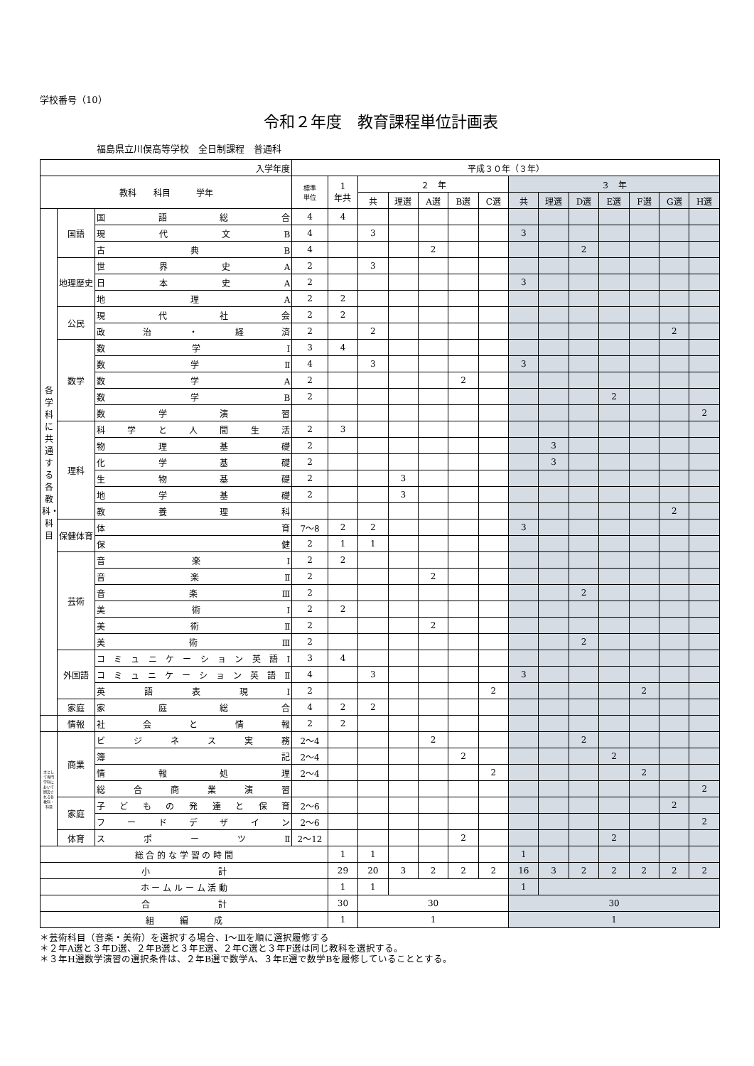学校番号（10）
令和２年度　教育課程単位計画表
福島県立川俣高等学校　全日制課程　普通科
| 入学年度 | | | 平成３０年（３年） | | | | | | | | | | | | | |
| --- | --- | --- | --- | --- | --- | --- | --- | --- | --- | --- | --- | --- | --- | --- | --- | --- |
| 教科 科目 学年 | | | 標準 単位 | 1 年共 | ２ 年 | | | | | ３ 年 | | | | | | |
| | | | | | 共 | 理選 | A選 | B選 | C選 | 共 | 理選 | D選 | E選 | F選 | G選 | H選 |
| 各学科に共通する各教科・科目 | 国語 | 国語総合 | 4 | 4 | | | | | | | | | | | | |
| | | 現代文B | 4 | | 3 | | | | | 3 | | | | | | |
| | | 古典B | 4 | | | | 2 | | | | | 2 | | | | |
| | 地理歴史 | 世界史A | 2 | | 3 | | | | | | | | | | | |
| | | 日本史A | 2 | | | | | | | 3 | | | | | | |
| | | 地理A | 2 | 2 | | | | | | | | | | | | |
| | 公民 | 現代社会 | 2 | 2 | | | | | | | | | | | | |
| | | 政治・経済 | 2 | | 2 | | | | | | | | | | 2 | |
| | 数学 | 数学Ⅰ | 3 | 4 | | | | | | | | | | | | |
| | | 数学Ⅱ | 4 | | 3 | | | | | 3 | | | | | | |
| | | 数学A | 2 | | | | | 2 | | | | | | | | |
| | | 数学B | 2 | | | | | | | | | | 2 | | | |
| | | 数学演習 | | | | | | | | | | | | | | 2 |
| | 理科 | 科学と人間生活 | 2 | 3 | | | | | | | | | | | | |
| | | 物理基礎 | 2 | | | | | | | | 3 | | | | | |
| | | 化学基礎 | 2 | | | | | | | | 3 | | | | | |
| | | 生物基礎 | 2 | | | 3 | | | | | | | | | | |
| | | 地学基礎 | 2 | | | 3 | | | | | | | | | | |
| | | 教養理科 | | | | | | | | | | | | | 2 | |
| | 保健体育 | 体育 | 7〜8 | 2 | 2 | | | | | 3 | | | | | | |
| | | 保健 | 2 | 1 | 1 | | | | | | | | | | | |
| | 芸術 | 音楽Ⅰ | 2 | 2 | | | | | | | | | | | | |
| | | 音楽Ⅱ | 2 | | | | 2 | | | | | | | | | |
| | | 音楽Ⅲ | 2 | | | | | | | | | 2 | | | | |
| | | 美術Ⅰ | 2 | 2 | | | | | | | | | | | | |
| | | 美術Ⅱ | 2 | | | | 2 | | | | | | | | | |
| | | 美術Ⅲ | 2 | | | | | | | | | 2 | | | | |
| | 外国語 | コミュニケーション英語Ⅰ | 3 | 4 | | | | | | | | | | | | |
| | | コミュニケーション英語Ⅱ | 4 | | 3 | | | | | 3 | | | | | | |
| | | 英語表現Ⅰ | 2 | | | | | | 2 | | | | | 2 | | |
| | 家庭 | 家庭総合 | 4 | 2 | 2 | | | | | | | | | | | |
| | 情報 | 社会と情報 | 2 | 2 | | | | | | | | | | | | |
| 主として専門学科において開設される各教科・科目 | 商業 | ビジネス実務 | 2〜4 | | | | 2 | | | | | 2 | | | | |
| | | 簿記 | 2〜4 | | | | | 2 | | | | | 2 | | | |
| | | 情報処理 | 2〜4 | | | | | | 2 | | | | | 2 | | |
| | | 総合商業演習 | | | | | | | | | | | | | | 2 |
| | 家庭 | 子どもの発達と保育 | 2〜6 | | | | | | | | | | | | 2 | |
| | | フードデザイン | 2〜6 | | | | | | | | | | | | | 2 |
| | 体育 | スポーツⅡ | 2〜12 | | | | | 2 | | | | | 2 | | | |
| 総 合 的 な 学 習 の 時 間 | | | | 1 | 1 | | | | | 1 | | | | | | |
| 小 計 | | | | 29 | 20 | 3 | 2 | 2 | 2 | 16 | 3 | 2 | 2 | 2 | 2 | 2 |
| ホ ー ム ル ー ム 活 動 | | | | 1 | 1 | | | | | 1 | | | | | | |
| 合 計 | | | | 30 | 30 | | | | | 30 | | | | | | |
| 組 編 成 | | | | 1 | 1 | | | | | 1 | | | | | | |
＊芸術科目（音楽・美術）を選択する場合、Ⅰ〜Ⅲを順に選択履修する
＊２年A選と３年D選、２年B選と３年E選、２年C選と３年F選は同じ教科を選択する。
＊３年H選数学演習の選択条件は、２年B選で数学A、３年E選で数学Bを履修していることとする。